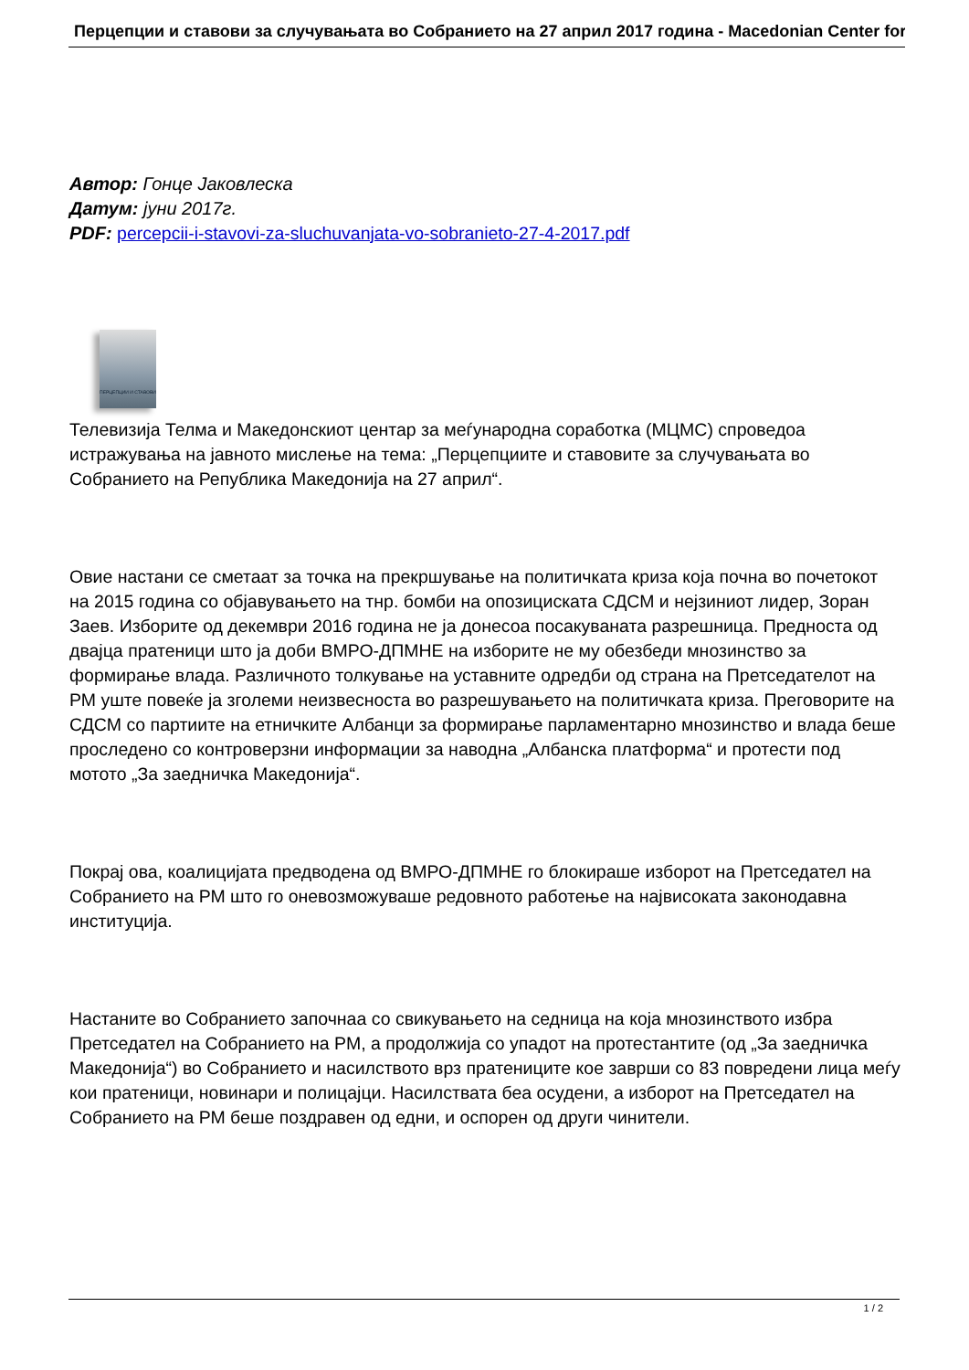Перцепции и ставови за случувањата во Собранието на 27 април 2017 година - Macedonian Center for
Автор: Гонце Јаковлеска
Датум: јуни 2017г.
PDF: percepcii-i-stavovi-za-sluchuvanjata-vo-sobranieto-27-4-2017.pdf
ПЕРЦЕПЦИИ И СТАВОВИ
Телевизија Телма и Македонскиот центар за меѓународна соработка (МЦМС) спроведоа истражувања на јавното мислење на тема: „Перцепциите и ставовите за случувањата во Собранието на Република Македонија на 27 април“.
Овие настани се сметаат за точка на прекршување на политичката криза која почна во почетокот на 2015 година со објавувањето на тнр. бомби на опозициската СДСМ и нејзиниот лидер, Зоран Заев. Изборите од декември 2016 година не ја донесоа посакуваната разрешница. Предноста од двајца пратеници што ја доби ВМРО-ДПМНЕ на изборите не му обезбеди мнозинство за формирање влада. Различното толкување на уставните одредби од страна на Претседателот на РМ уште повеќе ја зголеми неизвесноста во разрешувањето на политичката криза. Преговорите на СДСМ со партиите на етничките Албанци за формирање парламентарно мнозинство и влада беше проследено со контроверзни информации за наводна „Албанска платформа“ и протести под мотото „За заедничка Македонија“.
Покрај ова, коалицијата предводена од ВМРО-ДПМНЕ го блокираше изборот на Претседател на Собранието на РМ што го оневозможуваше редовното работење на највисоката законодавна институција.
Настаните во Собранието започнаа со свикувањето на седница на која мнозинството избра Претседател на Собранието на РМ, а продолжија со упадот на протестантите (од „За заедничка Македонија“) во Собранието и насилството врз пратениците кое заврши со 83 повредени лица меѓу кои пратеници, новинари и полицајци. Насилствата беа осудени, а изборот на Претседател на Собранието на РМ беше поздравен од едни, и оспорен од други чинители.
1 / 2